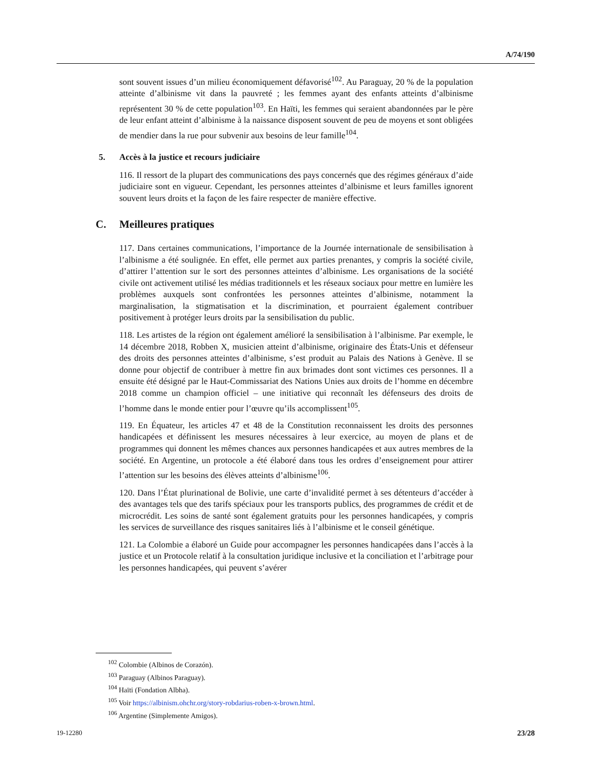A/74/190
sont souvent issues d’un milieu économiquement défavorisé<sup>102</sup>. Au Paraguay, 20 % de la population atteinte d’albinisme vit dans la pauvreté ; les femmes ayant des enfants atteints d’albinisme représentent 30 % de cette population<sup>103</sup>. En Haïti, les femmes qui seraient abandonnées par le père de leur enfant atteint d’albinisme à la naissance disposent souvent de peu de moyens et sont obligées de mendier dans la rue pour subvenir aux besoins de leur famille<sup>104</sup>.
5. Accès à la justice et recours judiciaire
116. Il ressort de la plupart des communications des pays concernés que des régimes généraux d’aide judiciaire sont en vigueur. Cependant, les personnes atteintes d’albinisme et leurs familles ignorent souvent leurs droits et la façon de les faire respecter de manière effective.
C. Meilleures pratiques
117. Dans certaines communications, l’importance de la Journée internationale de sensibilisation à l’albinisme a été soulignée. En effet, elle permet aux parties prenantes, y compris la société civile, d’attirer l’attention sur le sort des personnes atteintes d’albinisme. Les organisations de la société civile ont activement utilisé les médias traditionnels et les réseaux sociaux pour mettre en lumière les problèmes auxquels sont confrontées les personnes atteintes d’albinisme, notamment la marginalisation, la stigmatisation et la discrimination, et pourraient également contribuer positivement à protéger leurs droits par la sensibilisation du public.
118. Les artistes de la région ont également amélioré la sensibilisation à l’albinisme. Par exemple, le 14 décembre 2018, Robben X, musicien atteint d’albinisme, originaire des États-Unis et défenseur des droits des personnes atteintes d’albinisme, s’est produit au Palais des Nations à Genève. Il se donne pour objectif de contribuer à mettre fin aux brimades dont sont victimes ces personnes. Il a ensuite été désigné par le Haut-Commissariat des Nations Unies aux droits de l’homme en décembre 2018 comme un champion officiel – une initiative qui reconnaît les défenseurs des droits de l’homme dans le monde entier pour l’œuvre qu’ils accomplissent<sup>105</sup>.
119. En Équateur, les articles 47 et 48 de la Constitution reconnaissent les droits des personnes handicapées et définissent les mesures nécessaires à leur exercice, au moyen de plans et de programmes qui donnent les mêmes chances aux personnes handicapées et aux autres membres de la société. En Argentine, un protocole a été élaboré dans tous les ordres d’enseignement pour attirer l’attention sur les besoins des élèves atteints d’albinisme<sup>106</sup>.
120. Dans l’État plurinational de Bolivie, une carte d’invalidité permet à ses détenteurs d’accéder à des avantages tels que des tarifs spéciaux pour les transports publics, des programmes de crédit et de microcrédit. Les soins de santé sont également gratuits pour les personnes handicapées, y compris les services de surveillance des risques sanitaires liés à l’albinisme et le conseil génétique.
121. La Colombie a élaboré un Guide pour accompagner les personnes handicapées dans l’accès à la justice et un Protocole relatif à la consultation juridique inclusive et la conciliation et l’arbitrage pour les personnes handicapées, qui peuvent s’avérer
<sup>102</sup> Colombie (Albinos de Corazón).
<sup>103</sup> Paraguay (Albinos Paraguay).
<sup>104</sup> Haïti (Fondation Albha).
<sup>105</sup> Voir https://albinism.ohchr.org/story-robdarius-roben-x-brown.html.
<sup>106</sup> Argentine (Simplemente Amigos).
19-12280 23/28